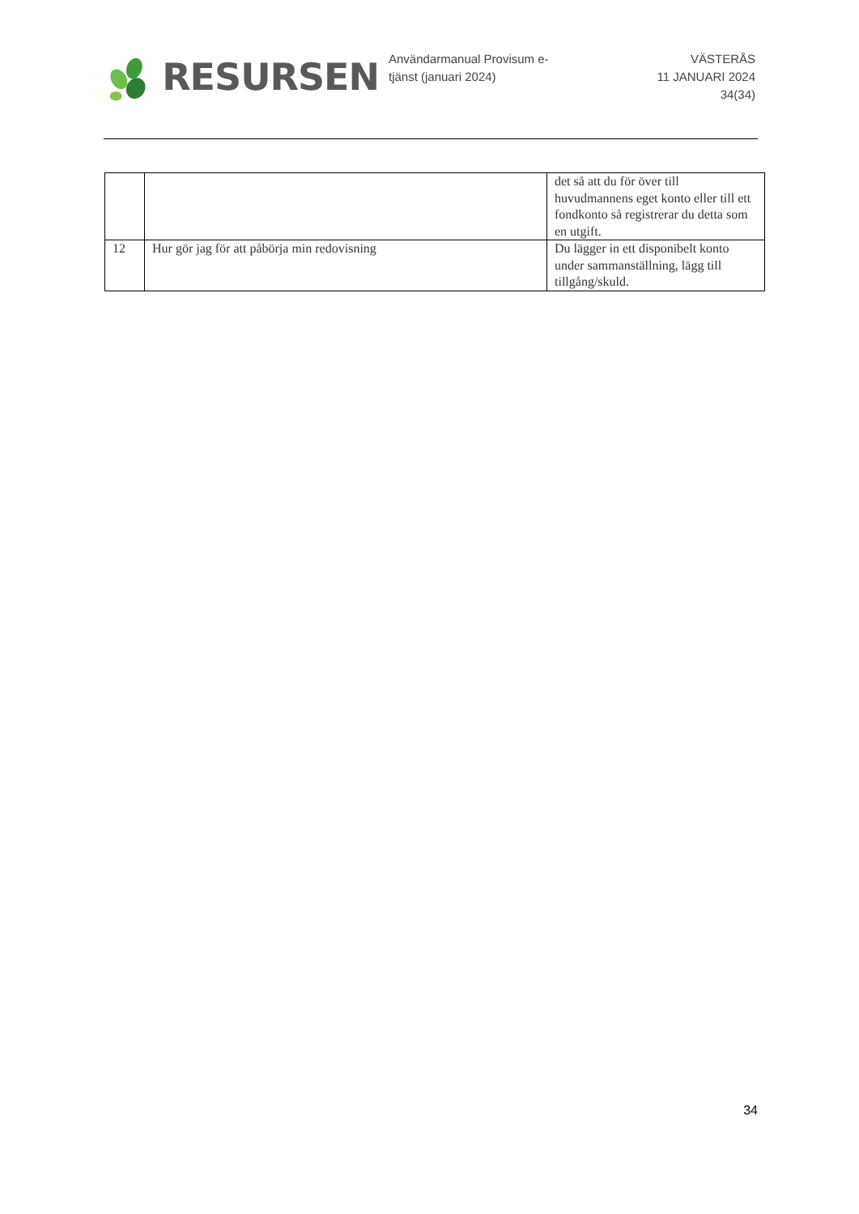RESURSEN
Användarmanual Provisum e-tjänst (januari 2024)
VÄSTERÅS
11 JANUARI 2024
34(34)
| | | det så att du för över till huvudmannens eget konto eller till ett fondkonto så registrerar du detta som en utgift. |
| 12 | Hur gör jag för att påbörja min redovisning | Du lägger in ett disponibelt konto under sammanställning, lägg till tillgång/skuld. |
34